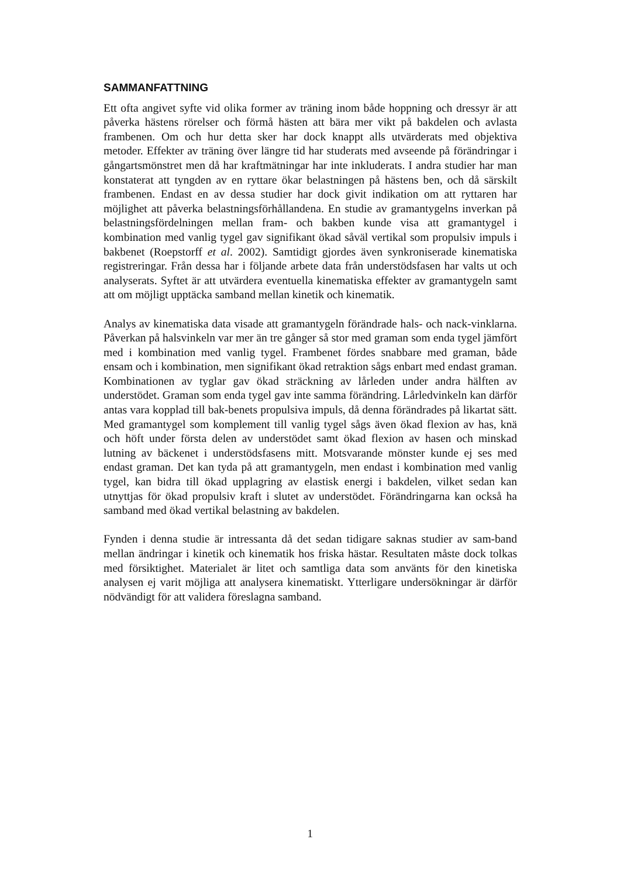SAMMANFATTNING
Ett ofta angivet syfte vid olika former av träning inom både hoppning och dressyr är att påverka hästens rörelser och förmå hästen att bära mer vikt på bakdelen och avlasta frambenen. Om och hur detta sker har dock knappt alls utvärderats med objektiva metoder. Effekter av träning över längre tid har studerats med avseende på förändringar i gångartsmönstret men då har kraftmätningar har inte inkluderats. I andra studier har man konstaterat att tyngden av en ryttare ökar belastningen på hästens ben, och då särskilt frambenen. Endast en av dessa studier har dock givit indikation om att ryttaren har möjlighet att påverka belastningsförhållandena. En studie av gramantygelns inverkan på belastningsfördelningen mellan fram- och bakben kunde visa att gramantygel i kombination med vanlig tygel gav signifikant ökad såväl vertikal som propulsiv impuls i bakbenet (Roepstorff et al. 2002). Samtidigt gjordes även synkroniserade kinematiska registreringar. Från dessa har i följande arbete data från understödsfasen har valts ut och analyserats. Syftet är att utvärdera eventuella kinematiska effekter av gramantygeln samt att om möjligt upptäcka samband mellan kinetik och kinematik.
Analys av kinematiska data visade att gramantygeln förändrade hals- och nack-vinklarna. Påverkan på halsvinkeln var mer än tre gånger så stor med graman som enda tygel jämfört med i kombination med vanlig tygel. Frambenet fördes snabbare med graman, både ensam och i kombination, men signifikant ökad retraktion sågs enbart med endast graman. Kombinationen av tyglar gav ökad sträckning av lårleden under andra hälften av understödet. Graman som enda tygel gav inte samma förändring. Lårledvinkeln kan därför antas vara kopplad till bak-benets propulsiva impuls, då denna förändrades på likartat sätt. Med gramantygel som komplement till vanlig tygel sågs även ökad flexion av has, knä och höft under första delen av understödet samt ökad flexion av hasen och minskad lutning av bäckenet i understödsfasens mitt. Motsvarande mönster kunde ej ses med endast graman. Det kan tyda på att gramantygeln, men endast i kombination med vanlig tygel, kan bidra till ökad upplagring av elastisk energi i bakdelen, vilket sedan kan utnyttjas för ökad propulsiv kraft i slutet av understödet. Förändringarna kan också ha samband med ökad vertikal belastning av bakdelen.
Fynden i denna studie är intressanta då det sedan tidigare saknas studier av sam-band mellan ändringar i kinetik och kinematik hos friska hästar. Resultaten måste dock tolkas med försiktighet. Materialet är litet och samtliga data som använts för den kinetiska analysen ej varit möjliga att analysera kinematiskt. Ytterligare undersökningar är därför nödvändigt för att validera föreslagna samband.
1